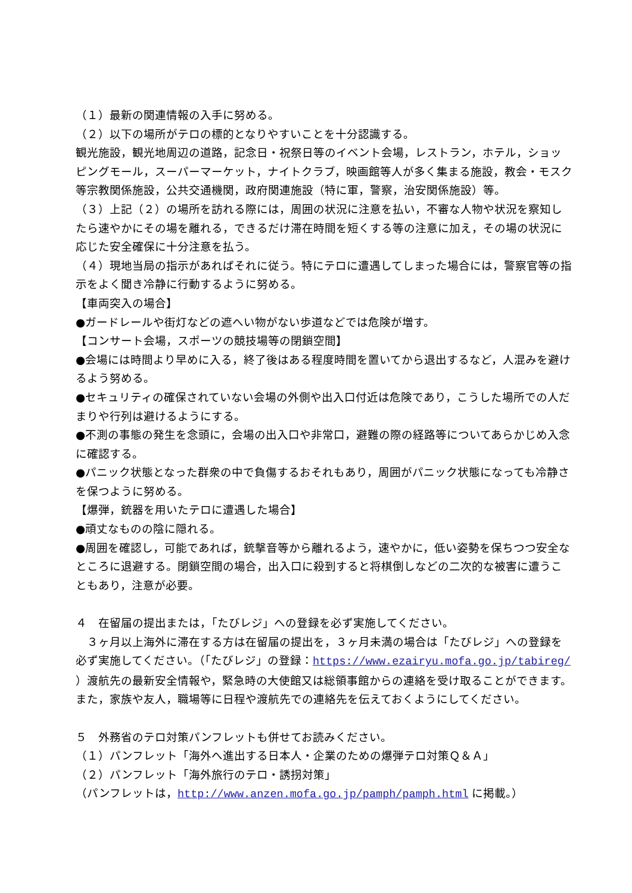（１）最新の関連情報の入手に努める。
（２）以下の場所がテロの標的となりやすいことを十分認識する。
観光施設，観光地周辺の道路，記念日・祝祭日等のイベント会場，レストラン，ホテル，ショッピングモール，スーパーマーケット，ナイトクラブ，映画館等人が多く集まる施設，教会・モスク等宗教関係施設，公共交通機関，政府関連施設（特に軍，警察，治安関係施設）等。
（３）上記（２）の場所を訪れる際には，周囲の状況に注意を払い，不審な人物や状況を察知したら速やかにその場を離れる，できるだけ滞在時間を短くする等の注意に加え，その場の状況に応じた安全確保に十分注意を払う。
（４）現地当局の指示があればそれに従う。特にテロに遭遇してしまった場合には，警察官等の指示をよく聞き冷静に行動するように努める。
【車両突入の場合】
●ガードレールや街灯などの遮へい物がない歩道などでは危険が増す。
【コンサート会場，スポーツの競技場等の閉鎖空間】
●会場には時間より早めに入る，終了後はある程度時間を置いてから退出するなど，人混みを避けるよう努める。
●セキュリティの確保されていない会場の外側や出入口付近は危険であり，こうした場所での人だまりや行列は避けるようにする。
●不測の事態の発生を念頭に，会場の出入口や非常口，避難の際の経路等についてあらかじめ入念に確認する。
●パニック状態となった群衆の中で負傷するおそれもあり，周囲がパニック状態になっても冷静さを保つように努める。
【爆弾，銃器を用いたテロに遭遇した場合】
●頑丈なものの陰に隠れる。
●周囲を確認し，可能であれば，銃撃音等から離れるよう，速やかに，低い姿勢を保ちつつ安全なところに退避する。閉鎖空間の場合，出入口に殺到すると将棋倒しなどの二次的な被害に遭うこともあり，注意が必要。
４　在留届の提出または，「たびレジ」への登録を必ず実施してください。
　３ヶ月以上海外に滞在する方は在留届の提出を，３ヶ月未満の場合は「たびレジ」への登録を必ず実施してください。（「たびレジ」の登録：https://www.ezairyu.mofa.go.jp/tabireg/ ）渡航先の最新安全情報や，緊急時の大使館又は総領事館からの連絡を受け取ることができます。また，家族や友人，職場等に日程や渡航先での連絡先を伝えておくようにしてください。
５　外務省のテロ対策パンフレットも併せてお読みください。
（１）パンフレット「海外へ進出する日本人・企業のための爆弾テロ対策Ｑ＆Ａ」
（２）パンフレット「海外旅行のテロ・誘拐対策」
（パンフレットは，http://www.anzen.mofa.go.jp/pamph/pamph.html に掲載。）